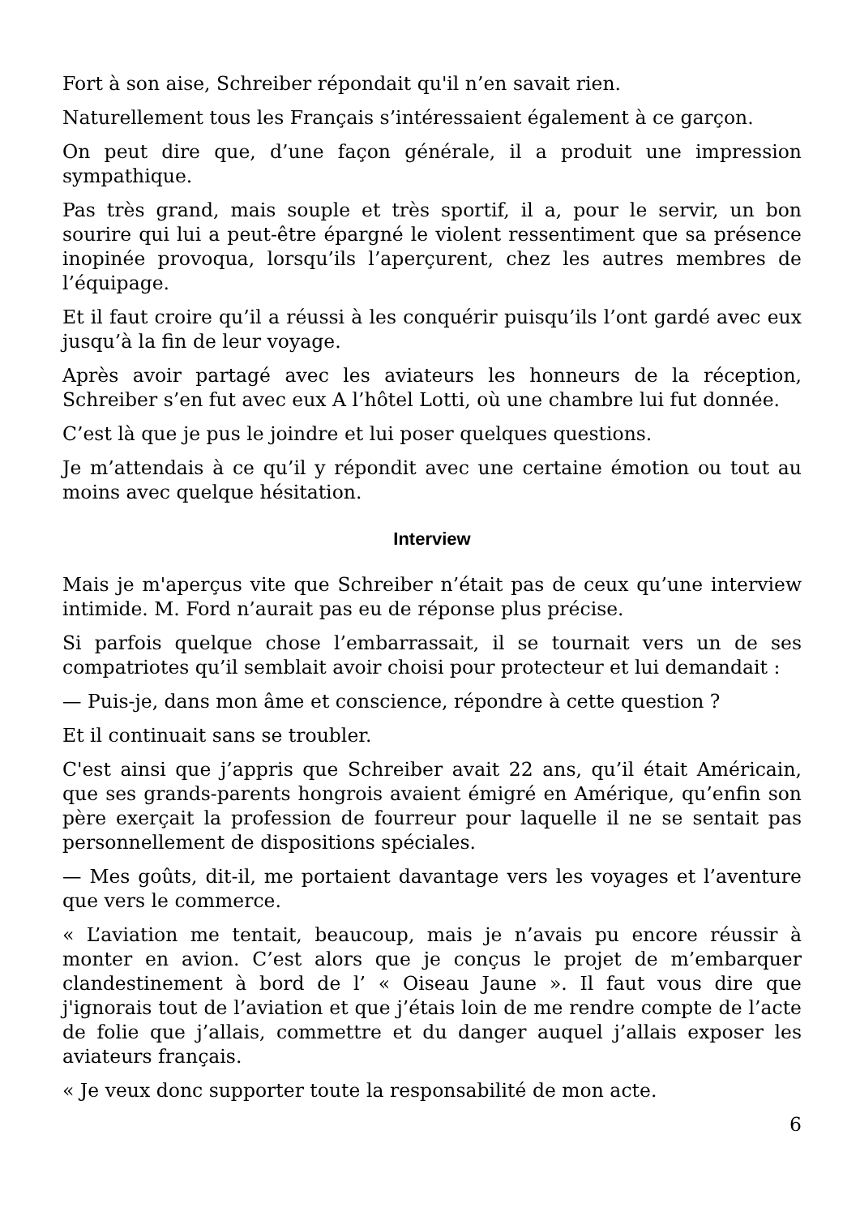Fort à son aise, Schreiber répondait qu'il n’en savait rien.
Naturellement tous les Français s’intéressaient également à ce garçon.
On peut dire que, d’une façon générale, il a produit une impression sympathique.
Pas très grand, mais souple et très sportif, il a, pour le servir, un bon sourire qui lui a peut-être épargné le violent ressentiment que sa présence inopinée provoqua, lorsqu’ils l’aperçurent, chez les autres membres de l’équipage.
Et il faut croire qu’il a réussi à les conquérir puisqu’ils l’ont gardé avec eux jusqu’à la fin de leur voyage.
Après avoir partagé avec les aviateurs les honneurs de la réception, Schreiber s’en fut avec eux A l’hôtel Lotti, où une chambre lui fut donnée.
C’est là que je pus le joindre et lui poser quelques questions.
Je m’attendais à ce qu’il y répondit avec une certaine émotion ou tout au moins avec quelque hésitation.
Interview
Mais je m'aperçus vite que Schreiber n’était pas de ceux qu’une interview intimide. M. Ford n’aurait pas eu de réponse plus précise.
Si parfois quelque chose l’embarrassait, il se tournait vers un de ses compatriotes qu’il semblait avoir choisi pour protecteur et lui demandait :
— Puis-je, dans mon âme et conscience, répondre à cette question ?
Et il continuait sans se troubler.
C'est ainsi que j’appris que Schreiber avait 22 ans, qu’il était Américain, que ses grands-parents hongrois avaient émigré en Amérique, qu’enfin son père exerçait la profession de fourreur pour laquelle il ne se sentait pas personnellement de dispositions spéciales.
— Mes goûts, dit-il, me portaient davantage vers les voyages et l’aventure que vers le commerce.
« L’aviation me tentait, beaucoup, mais je n’avais pu encore réussir à monter en avion. C’est alors que je conçus le projet de m’embarquer clandestinement à bord de l’ « Oiseau Jaune ». Il faut vous dire que j'ignorais tout de l’aviation et que j’étais loin de me rendre compte de l’acte de folie que j’allais, commettre et du danger auquel j’allais exposer les aviateurs français.
« Je veux donc supporter toute la responsabilité de mon acte.
6